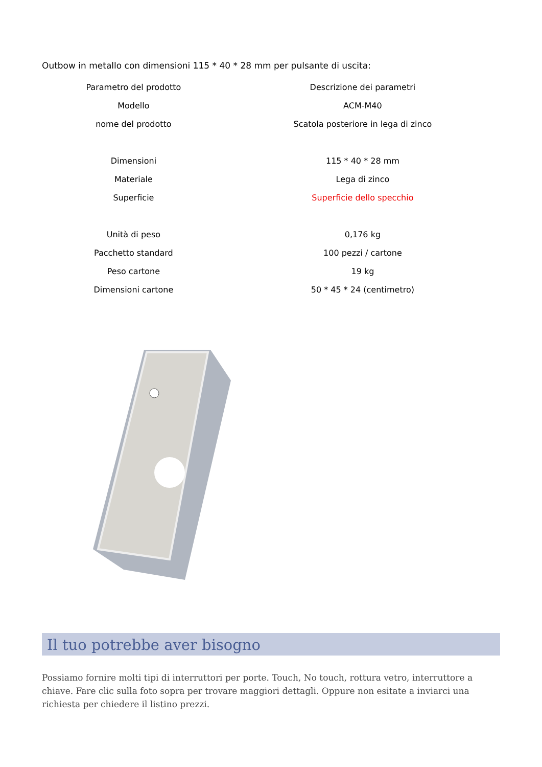Outbow in metallo con dimensioni 115 * 40 * 28 mm per pulsante di uscita:
| Parametro del prodotto | Descrizione dei parametri |
| Modello | ACM-M40 |
| nome del prodotto | Scatola posteriore in lega di zinco |
| Dimensioni | 115 * 40 * 28 mm |
| Materiale | Lega di zinco |
| Superficie | Superficie dello specchio |
| Unità di peso | 0,176 kg |
| Pacchetto standard | 100 pezzi / cartone |
| Peso cartone | 19 kg |
| Dimensioni cartone | 50 * 45 * 24 (centimetro) |
Il tuo potrebbe aver bisogno
Possiamo fornire molti tipi di interruttori per porte. Touch, No touch, rottura vetro, interruttore a chiave. Fare clic sulla foto sopra per trovare maggiori dettagli. Oppure non esitate a inviarci una richiesta per chiedere il listino prezzi.